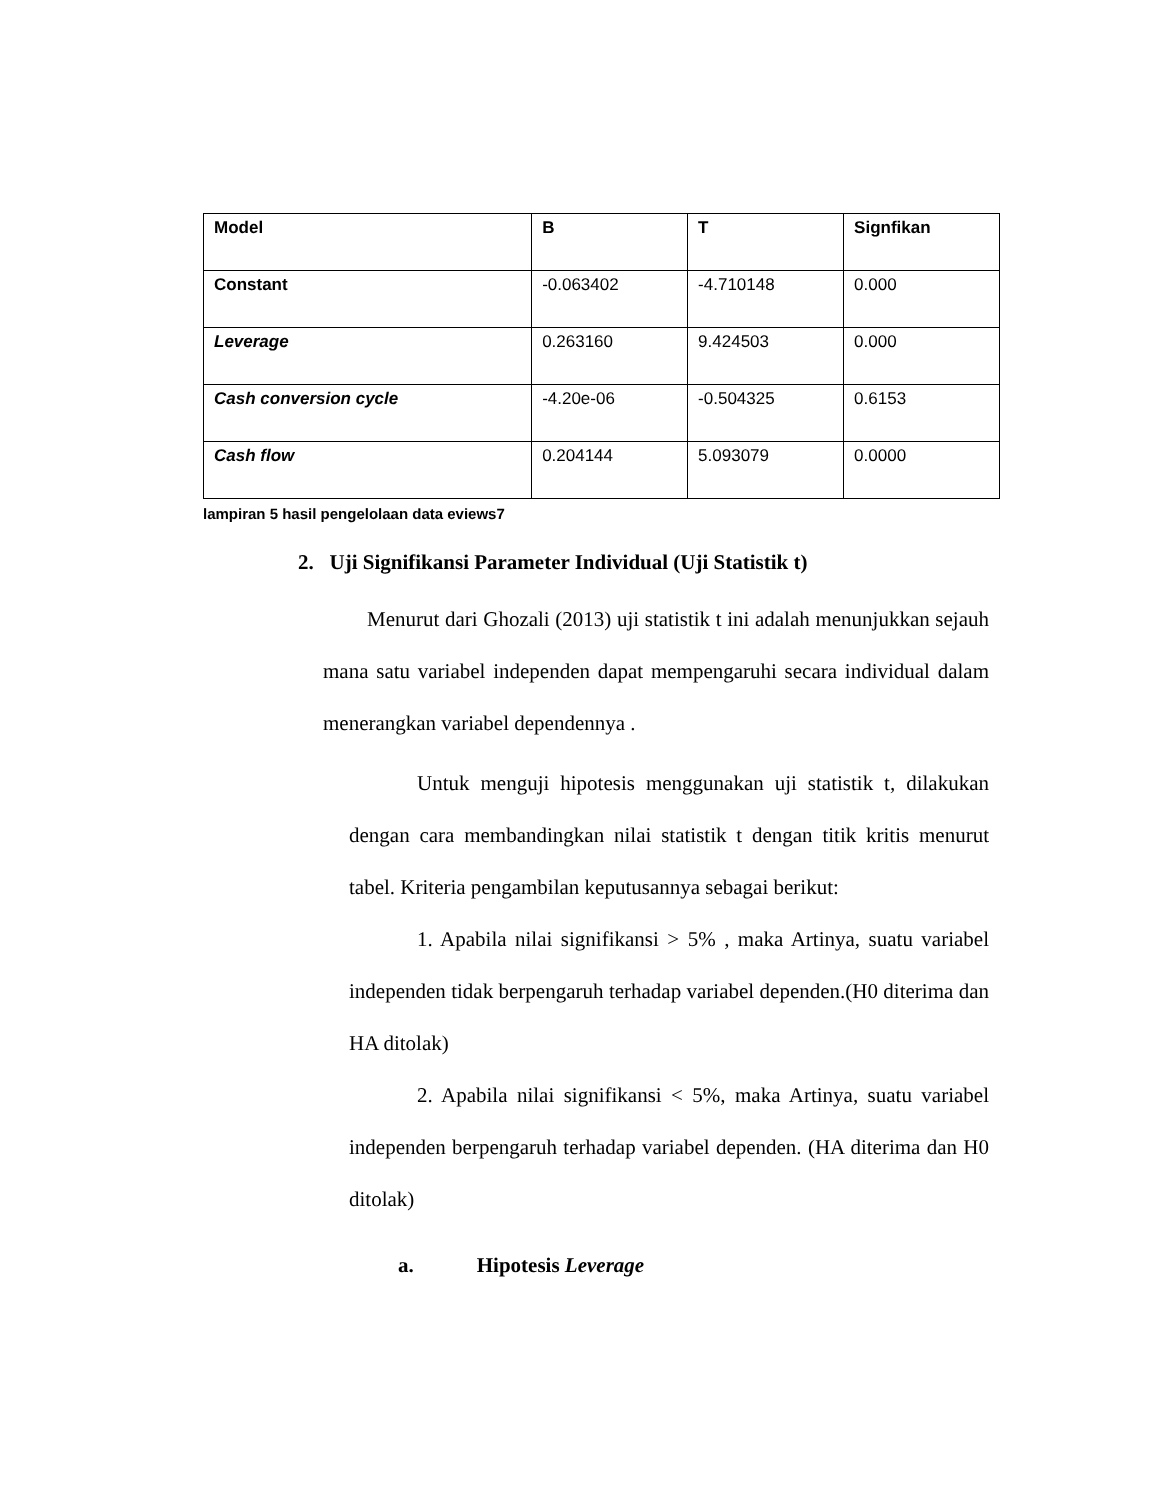| Model | B | T | Signfikan |
| --- | --- | --- | --- |
| Constant | -0.063402 | -4.710148 | 0.000 |
| Leverage | 0.263160 | 9.424503 | 0.000 |
| Cash conversion cycle | -4.20e-06 | -0.504325 | 0.6153 |
| Cash flow | 0.204144 | 5.093079 | 0.0000 |
lampiran 5 hasil pengelolaan data eviews7
2. Uji Signifikansi Parameter Individual (Uji Statistik t)
Menurut dari Ghozali (2013) uji statistik t ini adalah menunjukkan sejauh mana satu variabel independen dapat mempengaruhi secara individual dalam menerangkan variabel dependennya .
Untuk menguji hipotesis menggunakan uji statistik t, dilakukan dengan cara membandingkan nilai statistik t dengan titik kritis menurut tabel. Kriteria pengambilan keputusannya sebagai berikut:
1. Apabila nilai signifikansi > 5% , maka Artinya, suatu variabel independen tidak berpengaruh terhadap variabel dependen.(H0 diterima dan HA ditolak)
2. Apabila nilai signifikansi < 5%, maka Artinya, suatu variabel independen berpengaruh terhadap variabel dependen. (HA diterima dan H0 ditolak)
a. Hipotesis Leverage